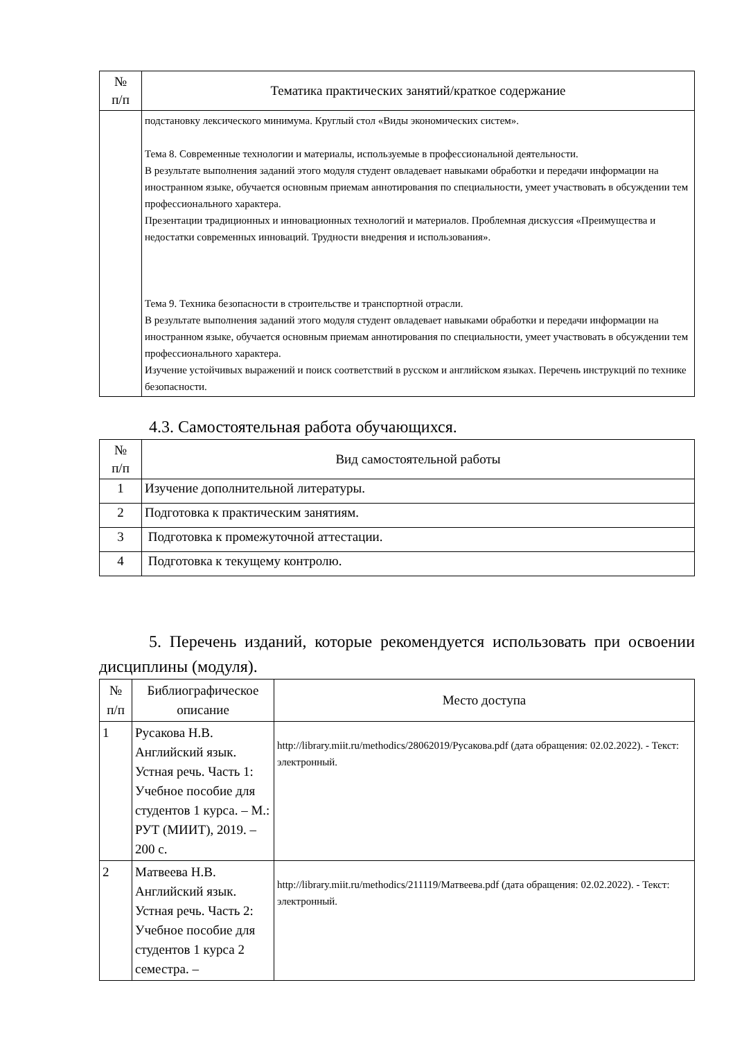| № п/п | Тематика практических занятий/краткое содержание |
| --- | --- |
| | подстановку лексического минимума. Круглый стол «Виды экономических систем». Тема 8. Современные технологии и материалы, используемые в профессиональной деятельности. В результате выполнения заданий этого модуля студент овладевает навыками обработки и передачи информации на иностранном языке, обучается основным приемам аннотирования по специальности, умеет участвовать в обсуждении тем профессионального характера. Презентации традиционных и инновационных технологий и материалов. Проблемная дискуссия «Преимущества и недостатки современных инноваций. Трудности внедрения и использования». Тема 9. Техника безопасности в строительстве и транспортной отрасли. В результате выполнения заданий этого модуля студент овладевает навыками обработки и передачи информации на иностранном языке, обучается основным приемам аннотирования по специальности, умеет участвовать в обсуждении тем профессионального характера. Изучение устойчивых выражений и поиск соответствий в русском и английском языках. Перечень инструкций по технике безопасности. |
4.3. Самостоятельная работа обучающихся.
| № п/п | Вид самостоятельной работы |
| --- | --- |
| 1 | Изучение дополнительной литературы. |
| 2 | Подготовка к практическим занятиям. |
| 3 | Подготовка к промежуточной аттестации. |
| 4 | Подготовка к текущему контролю. |
5. Перечень изданий, которые рекомендуется использовать при освоении дисциплины (модуля).
| № п/п | Библиографическое описание | Место доступа |
| --- | --- | --- |
| 1 | Русакова Н.В. Английский язык. Устная речь. Часть 1: Учебное пособие для студентов 1 курса. – М.: РУТ (МИИТ), 2019. – 200 с. | http://library.miit.ru/methodics/28062019/Русакова.pdf (дата обращения: 02.02.2022). - Текст: электронный. |
| 2 | Матвеева Н.В. Английский язык. Устная речь. Часть 2: Учебное пособие для студентов 1 курса 2 семестра. – | http://library.miit.ru/methodics/211119/Матвеева.pdf (дата обращения: 02.02.2022). - Текст: электронный. |